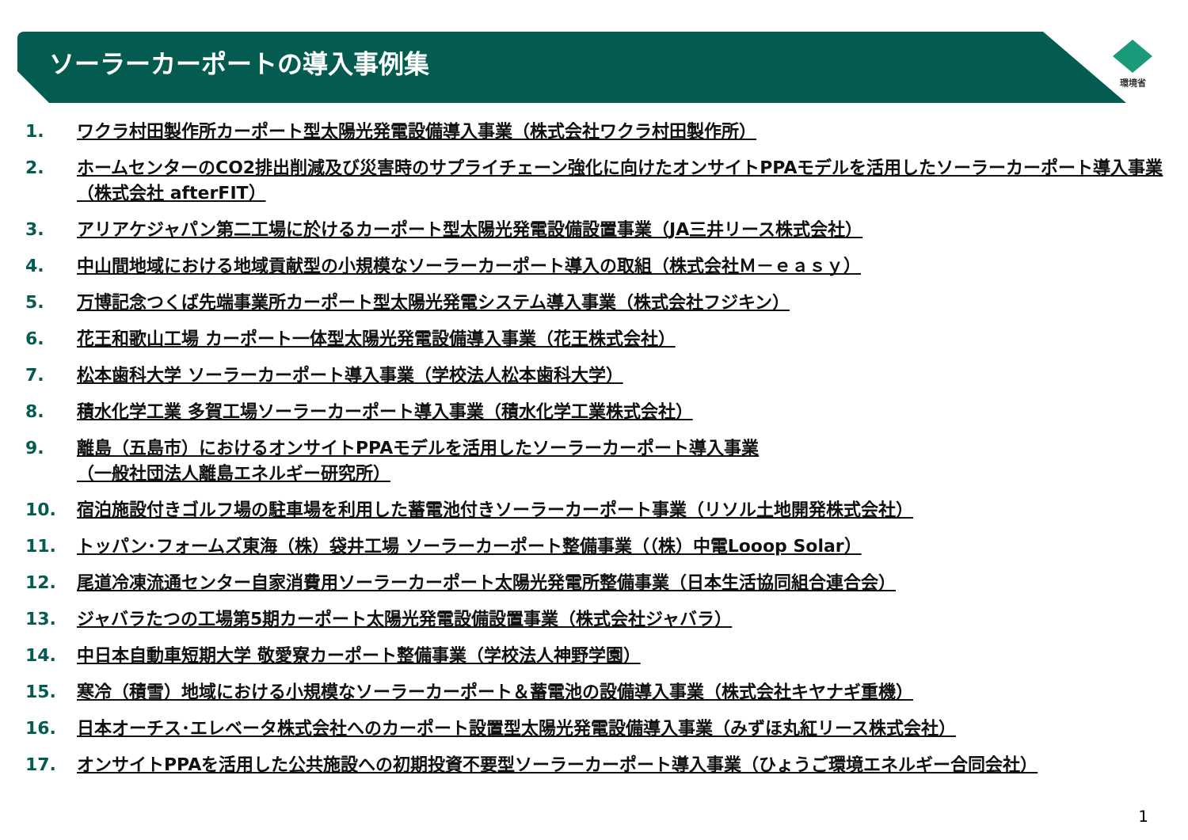ソーラーカーポートの導入事例集
環境省
1. ワクラ村田製作所カーポート型太陽光発電設備導入事業（株式会社ワクラ村田製作所）
2. ホームセンターのCO2排出削減及び災害時のサプライチェーン強化に向けたオンサイトPPAモデルを活用したソーラーカーポート導入事業（株式会社 afterFIT）
3. アリアケジャパン第二工場に於けるカーポート型太陽光発電設備設置事業（JA三井リース株式会社）
4. 中山間地域における地域貢献型の小規模なソーラーカーポート導入の取組（株式会社Ｍ－ｅａｓｙ）
5. 万博記念つくば先端事業所カーポート型太陽光発電システム導入事業（株式会社フジキン）
6. 花王和歌山工場 カーポート一体型太陽光発電設備導入事業（花王株式会社）
7. 松本歯科大学 ソーラーカーポート導入事業（学校法人松本歯科大学）
8. 積水化学工業 多賀工場ソーラーカーポート導入事業（積水化学工業株式会社）
9. 離島（五島市）におけるオンサイトPPAモデルを活用したソーラーカーポート導入事業
（一般社団法人離島エネルギー研究所）
10. 宿泊施設付きゴルフ場の駐車場を利用した蓄電池付きソーラーカーポート事業（リソル土地開発株式会社）
11. トッパン･フォームズ東海（株）袋井工場 ソーラーカーポート整備事業（（株）中電Looop Solar）
12. 尾道冷凍流通センター自家消費用ソーラーカーポート太陽光発電所整備事業（日本生活協同組合連合会）
13. ジャバラたつの工場第5期カーポート太陽光発電設備設置事業（株式会社ジャバラ）
14. 中日本自動車短期大学 敬愛寮カーポート整備事業（学校法人神野学園）
15. 寒冷（積雪）地域における小規模なソーラーカーポート＆蓄電池の設備導入事業（株式会社キヤナギ重機）
16. 日本オーチス･エレベータ株式会社へのカーポート設置型太陽光発電設備導入事業（みずほ丸紅リース株式会社）
17. オンサイトPPAを活用した公共施設への初期投資不要型ソーラーカーポート導入事業（ひょうご環境エネルギー合同会社）
1